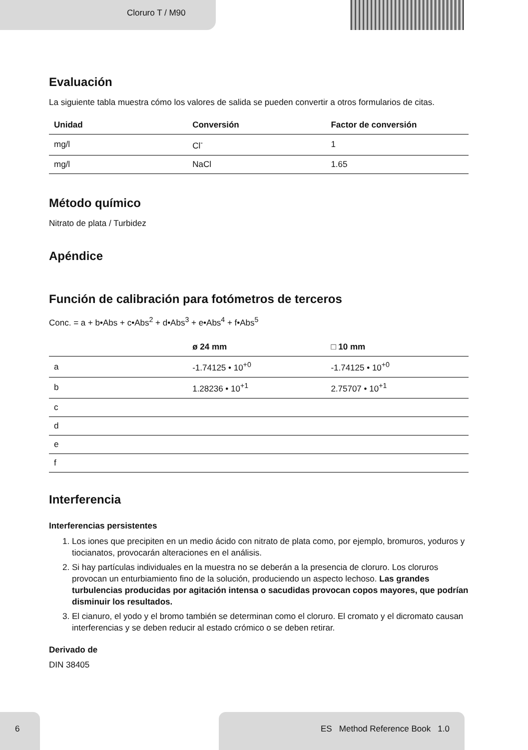Cloruro T / M90
Evaluación
La siguiente tabla muestra cómo los valores de salida se pueden convertir a otros formularios de citas.
| Unidad | Conversión | Factor de conversión |
| --- | --- | --- |
| mg/l | Cl<sup>-</sup> | 1 |
| mg/l | NaCl | 1.65 |
Método químico
Nitrato de plata / Turbidez
Apéndice
Función de calibración para fotómetros de terceros
Conc. = a + b•Abs + c•Abs<sup>2</sup> + d•Abs<sup>3</sup> + e•Abs<sup>4</sup> + f•Abs<sup>5</sup>
| | ø 24 mm | □ 10 mm |
| --- | --- | --- |
| a | -1.74125 • 10<sup>+0</sup> | -1.74125 • 10<sup>+0</sup> |
| b | 1.28236 • 10<sup>+1</sup> | 2.75707 • 10<sup>+1</sup> |
| c | | |
| d | | |
| e | | |
| f | | |
Interferencia
Interferencias persistentes
1. Los iones que precipiten en un medio ácido con nitrato de plata como, por ejemplo, bromuros, yoduros y tiocianatos, provocarán alteraciones en el análisis.
2. Si hay partículas individuales en la muestra no se deberán a la presencia de cloruro. Los cloruros provocan un enturbiamiento fino de la solución, produciendo un aspecto lechoso. Las grandes turbulencias producidas por agitación intensa o sacudidas provocan copos mayores, que podrían disminuir los resultados.
3. El cianuro, el yodo y el bromo también se determinan como el cloruro. El cromato y el dicromato causan interferencias y se deben reducir al estado crómico o se deben retirar.
Derivado de
DIN 38405
6 ES Method Reference Book 1.0